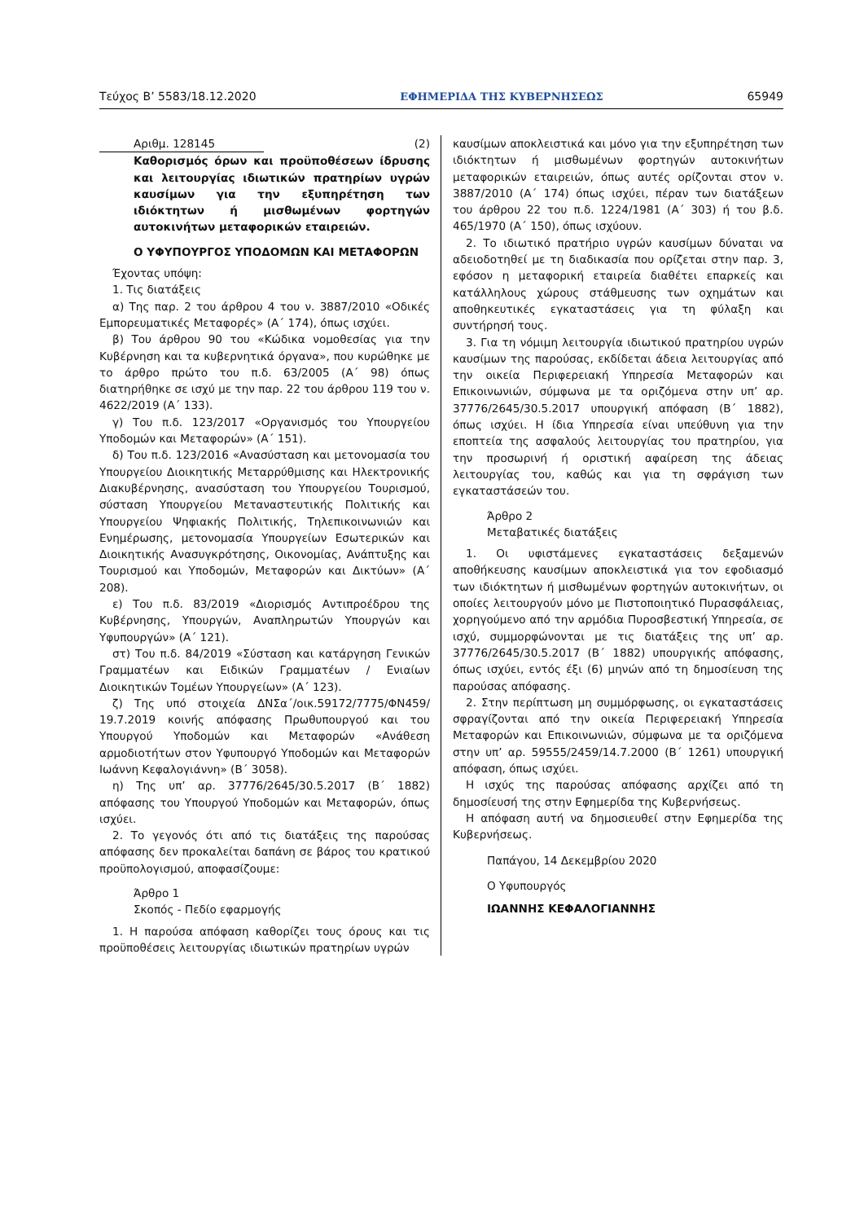Τεύχος Β’ 5583/18.12.2020 ΕΦΗΜΕΡΙΔΑ ΤΗΣ ΚΥΒΕΡΝΗΣΕΩΣ 65949
Αριθμ. 128145 (2)
Καθορισμός όρων και προϋποθέσεων ίδρυσης και λειτουργίας ιδιωτικών πρατηρίων υγρών καυσίμων για την εξυπηρέτηση των ιδιόκτητων ή μισθωμένων φορτηγών αυτοκινήτων μεταφορικών εταιρειών.
Ο ΥΦΥΠΟΥΡΓΟΣ ΥΠΟΔΟΜΩΝ ΚΑΙ ΜΕΤΑΦΟΡΩΝ
Έχοντας υπόψη:
1. Τις διατάξεις
α) Της παρ. 2 του άρθρου 4 του ν. 3887/2010 «Οδικές Εμπορευματικές Μεταφορές» (Α΄ 174), όπως ισχύει.
β) Του άρθρου 90 του «Κώδικα νομοθεσίας για την Κυβέρνηση και τα κυβερνητικά όργανα», που κυρώθηκε με το άρθρο πρώτο του π.δ. 63/2005 (Α΄ 98) όπως διατηρήθηκε σε ισχύ με την παρ. 22 του άρθρου 119 του ν. 4622/2019 (Α΄ 133).
γ) Του π.δ. 123/2017 «Οργανισμός του Υπουργείου Υποδομών και Μεταφορών» (Α΄ 151).
δ) Του π.δ. 123/2016 «Ανασύσταση και μετονομασία του Υπουργείου Διοικητικής Μεταρρύθμισης και Ηλεκτρονικής Διακυβέρνησης, ανασύσταση του Υπουργείου Τουρισμού, σύσταση Υπουργείου Μεταναστευτικής Πολιτικής και Υπουργείου Ψηφιακής Πολιτικής, Τηλεπικοινωνιών και Ενημέρωσης, μετονομασία Υπουργείων Εσωτερικών και Διοικητικής Ανασυγκρότησης, Οικονομίας, Ανάπτυξης και Τουρισμού και Υποδομών, Μεταφορών και Δικτύων» (Α΄ 208).
ε) Του π.δ. 83/2019 «Διορισμός Αντιπροέδρου της Κυβέρνησης, Υπουργών, Αναπληρωτών Υπουργών και Υφυπουργών» (Α΄ 121).
στ) Του π.δ. 84/2019 «Σύσταση και κατάργηση Γενικών Γραμματέων και Ειδικών Γραμματέων / Ενιαίων Διοικητικών Τομέων Υπουργείων» (Α΄ 123).
ζ) Της υπό στοιχεία ΔΝΣα΄/οικ.59172/7775/ΦΝ459/ 19.7.2019 κοινής απόφασης Πρωθυπουργού και του Υπουργού Υποδομών και Μεταφορών «Ανάθεση αρμοδιοτήτων στον Υφυπουργό Υποδομών και Μεταφορών Ιωάννη Κεφαλογιάννη» (Β΄ 3058).
η) Της υπ’ αρ. 37776/2645/30.5.2017 (Β΄ 1882) απόφασης του Υπουργού Υποδομών και Μεταφορών, όπως ισχύει.
2. Το γεγονός ότι από τις διατάξεις της παρούσας απόφασης δεν προκαλείται δαπάνη σε βάρος του κρατικού προϋπολογισμού, αποφασίζουμε:
Άρθρο 1
Σκοπός - Πεδίο εφαρμογής
1. Η παρούσα απόφαση καθορίζει τους όρους και τις προϋποθέσεις λειτουργίας ιδιωτικών πρατηρίων υγρών
καυσίμων αποκλειστικά και μόνο για την εξυπηρέτηση των ιδιόκτητων ή μισθωμένων φορτηγών αυτοκινήτων μεταφορικών εταιρειών, όπως αυτές ορίζονται στον ν. 3887/2010 (Α΄ 174) όπως ισχύει, πέραν των διατάξεων του άρθρου 22 του π.δ. 1224/1981 (Α΄ 303) ή του β.δ. 465/1970 (Α΄ 150), όπως ισχύουν.
2. Το ιδιωτικό πρατήριο υγρών καυσίμων δύναται να αδειοδοτηθεί με τη διαδικασία που ορίζεται στην παρ. 3, εφόσον η μεταφορική εταιρεία διαθέτει επαρκείς και κατάλληλους χώρους στάθμευσης των οχημάτων και αποθηκευτικές εγκαταστάσεις για τη φύλαξη και συντήρησή τους.
3. Για τη νόμιμη λειτουργία ιδιωτικού πρατηρίου υγρών καυσίμων της παρούσας, εκδίδεται άδεια λειτουργίας από την οικεία Περιφερειακή Υπηρεσία Μεταφορών και Επικοινωνιών, σύμφωνα με τα οριζόμενα στην υπ’ αρ. 37776/2645/30.5.2017 υπουργική απόφαση (Β΄ 1882), όπως ισχύει. Η ίδια Υπηρεσία είναι υπεύθυνη για την εποπτεία της ασφαλούς λειτουργίας του πρατηρίου, για την προσωρινή ή οριστική αφαίρεση της άδειας λειτουργίας του, καθώς και για τη σφράγιση των εγκαταστάσεών του.
Άρθρο 2
Μεταβατικές διατάξεις
1. Οι υφιστάμενες εγκαταστάσεις δεξαμενών αποθήκευσης καυσίμων αποκλειστικά για τον εφοδιασμό των ιδιόκτητων ή μισθωμένων φορτηγών αυτοκινήτων, οι οποίες λειτουργούν μόνο με Πιστοποιητικό Πυρασφάλειας, χορηγούμενο από την αρμόδια Πυροσβεστική Υπηρεσία, σε ισχύ, συμμορφώνονται με τις διατάξεις της υπ’ αρ. 37776/2645/30.5.2017 (Β΄ 1882) υπουργικής απόφασης, όπως ισχύει, εντός έξι (6) μηνών από τη δημοσίευση της παρούσας απόφασης.
2. Στην περίπτωση μη συμμόρφωσης, οι εγκαταστάσεις σφραγίζονται από την οικεία Περιφερειακή Υπηρεσία Μεταφορών και Επικοινωνιών, σύμφωνα με τα οριζόμενα στην υπ’ αρ. 59555/2459/14.7.2000 (Β΄ 1261) υπουργική απόφαση, όπως ισχύει.
Η ισχύς της παρούσας απόφασης αρχίζει από τη δημοσίευσή της στην Εφημερίδα της Κυβερνήσεως.
Η απόφαση αυτή να δημοσιευθεί στην Εφημερίδα της Κυβερνήσεως.
Παπάγου, 14 Δεκεμβρίου 2020
Ο Υφυπουργός
ΙΩΑΝΝΗΣ ΚΕΦΑΛΟΓΙΑΝΝΗΣ